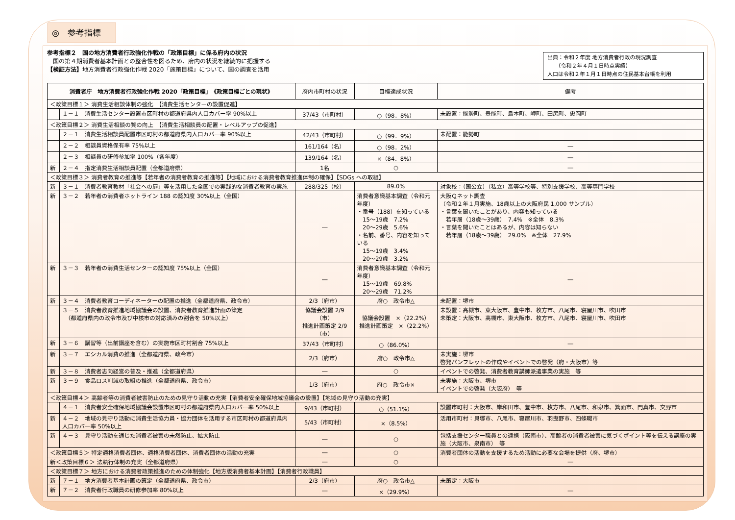◎　参考指標
参考指標２　国の地方消費者行政強化作戦の「政策目標」に係る府内の状況
　国の第４期消費者基本計画との整合性を図るため、府内の状況を継続的に把握する
【検証方法】地方消費者行政強化作戦 2020「施策目標」について、国の調査を活用
出典：令和２年度 地方消費者行政の現況調査
　　（令和２年４月１日時点実績）
人口は令和２年１月１日時点の住民基本台帳を利用
| 消費者庁 地方消費者行政強化作戦 2020「政策目標」 《政策目標ごとの現状》 | | 府内市町村の状況 | 目標達成状況 | 備考 |
| --- | --- | --- | --- | --- |
| ＜政策目標１＞ 消費生活相談体制の強化 【消費生活センターの設置促進】 | | | | |
| | １－１ 消費生活センター設置市区町村の都道府県内人口カバー率 90%以上 | 37/43（市町村） | ○（98．8%） | 未設置：能勢町、豊能町、島本町、岬町、田尻町、忠岡町 |
| ＜政策目標２＞ 消費生活相談の質の向上 【消費生活相談員の配置・レベルアップの促進】 | | | | |
| | ２－１ 消費生活相談員配置市区町村の都道府県内人口カバー率 90%以上 | 42/43（市町村） | ○（99．9%） | 未配置：能勢町 |
| | ２－２ 相談員資格保有率 75%以上 | 161/164（名） | ○（98．2%） | ― |
| | ２－３ 相談員の研修参加率 100%（各年度） | 139/164（名） | ×（84．8%） | ― |
| 新 | ２－４ 指定消費生活相談員配置（全都道府県） | 1名 | ○ | ― |
| ＜政策目標３＞ 消費者教育の推進等【若年者の消費者教育の推進等】【地域における消費者教育推進体制の確保】【SDGs への取組】 | | | | |
| 新 | ３－１ 消費者教育教材「社会への扉」等を活用した全国での実践的な消費者教育の実施 | 288/325（校） | 89.0% | 対象校：（国公立）（私立）高等学校等、特別支援学校、高等専門学校 |
| 新 | ３－２ 若年者の消費者ホットライン 188 の認知度 30%以上（全国） | ― | 消費者意識基本調査（令和元年度） ・番号（188）を知っている 15～19歳 7.2% 20～29歳 5.6% ・名前、番号、内容を知っている 15～19歳 3.4% 20～29歳 3.2% | 大阪Ｑネット調査 （令和２年１月実施、18歳以上の大阪府民 1,000 サンプル） ・言葉を聞いたことがあり、内容も知っている 若年層（18歳～39歳） 7.4% ※全体 8.3% ・言葉を聞いたことはあるが、内容は知らない 若年層（18歳～39歳） 29.0% ※全体 27.9% |
| 新 | ３－３ 若年者の消費生活センターの認知度 75%以上（全国） | ― | 消費者意識基本調査（令和元年度） 15～19歳 69.8% 20～29歳 71.2% | ― |
| 新 | ３－４ 消費者教育コーディネーターの配置の推進（全都道府県、政令市） | 2/3（府市） | 府○ 政令市△ | 未配置：堺市 |
| | ３－５ 消費者教育推進地域協議会の設置、消費者教育推進計画の策定 （都道府県内の政令市及び中核市の対応済みの割合を 50%以上） | 協議会設置 2/9（市） 推進計画策定 2/9（市） | 協議会設置 ×（22.2%） 推進計画策定 ×（22.2%） | 未設置：高槻市、東大阪市、豊中市、枚方市、八尾市、寝屋川市、吹田市 未策定：大阪市、高槻市、東大阪市、枚方市、八尾市、寝屋川市、吹田市 |
| 新 | ３－６ 講習等（出前講座を含む）の実施市区町村割合 75%以上 | 37/43（市町村） | ○（86.0%） | ― |
| 新 | ３－７ エシカル消費の推進（全都道府県、政令市） | 2/3（府市） | 府○ 政令市△ | 未実施：堺市 啓発パンフレットの作成やイベントでの啓発（府・大阪市）等 |
| 新 | ３－８ 消費者志向経営の普及・推進（全都道府県） | ― | ○ | イベントでの啓発、消費者教育講師派遣事業の実施 等 |
| 新 | ３－９ 食品ロス削減の取組の推進（全都道府県、政令市） | 1/3（府市） | 府○ 政令市× | 未実施：大阪市、堺市 イベントでの啓発（大阪府） 等 |
| ＜政策目標４＞ 高齢者等の消費者被害防止のための見守り活動の充実【消費者安全確保地域協議会の設置】【地域の見守り活動の充実】 | | | | |
| | ４－１ 消費者安全確保地域協議会設置市区町村の都道府県内人口カバー率 50%以上 | 9/43（市町村） | ○（51.1%） | 設置市町村：大阪市、岸和田市、豊中市、枚方市、八尾市、和泉市、箕面市、門真市、交野市 |
| 新 | ４－２ 地域の見守り活動に消費生活協力員・協力団体を活用する市区町村の都道府県内人口カバー率 50%以上 | 5/43（市町村） | ×（8.5%） | 活用市町村：貝塚市、八尾市、寝屋川市、羽曳野市、四條畷市 |
| 新 | ４－３ 見守り活動を通じた消費者被害の未然防止、拡大防止 | ― | ○ | 包括支援センター職員との連携（阪南市）、高齢者の消費者被害に気づくポイント等を伝える講座の実施（大阪市、泉南市） 等 |
| ＜政策目標５＞ 特定適格消費者団体、適格消費者団体、消費者団体の活動の充実 | | ― | ○ | 消費者団体の活動を支援するため活動に必要な会場を提供（府、堺市） |
| 新＜政策目標６＞ 法執行体制の充実（全都道府県） | | ― | ○ | ― |
| ＜政策目標７＞ 地方における消費者政策推進のための体制強化【地方版消費者基本計画】【消費者行政職員】 | | | | |
| 新 | ７－１ 地方消費者基本計画の策定（全都道府県、政令市） | 2/3（府市） | 府○ 政令市△ | 未策定：大阪市 |
| 新 | ７－２ 消費者行政職員の研修参加率 80%以上 | ― | ×（29.9%） | ― |